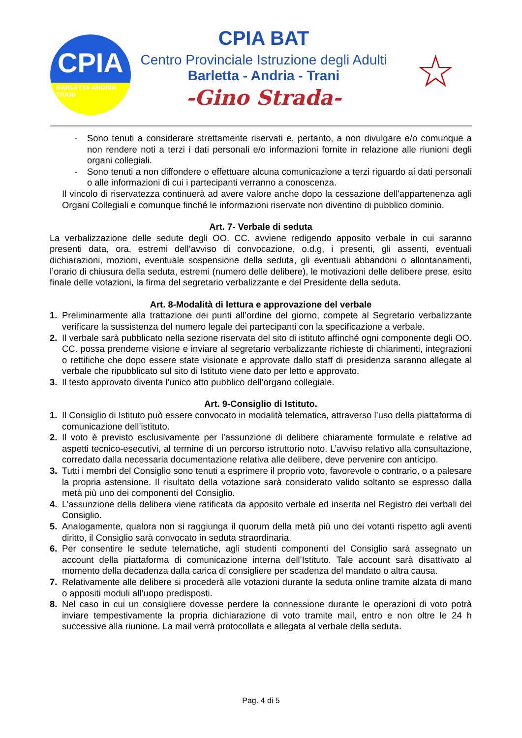CPIA
BARLETTA ANDRIA TRANI
CPIA BAT
Centro Provinciale Istruzione degli Adulti
Barletta - Andria - Trani
-Gino Strada-
☆
- Sono tenuti a considerare strettamente riservati e, pertanto, a non divulgare e/o comunque a non rendere noti a terzi i dati personali e/o informazioni fornite in relazione alle riunioni degli organi collegiali.
- Sono tenuti a non diffondere o effettuare alcuna comunicazione a terzi riguardo ai dati personali o alle informazioni di cui i partecipanti verranno a conoscenza.
Il vincolo di riservatezza continuerà ad avere valore anche dopo la cessazione dell'appartenenza agli Organi Collegiali e comunque finché le informazioni riservate non diventino di pubblico dominio.
Art. 7- Verbale di seduta
La verbalizzazione delle sedute degli OO. CC. avviene redigendo apposito verbale in cui saranno presenti data, ora, estremi dell’avviso di convocazione, o.d.g, i presenti, gli assenti, eventuali dichiarazioni, mozioni, eventuale sospensione della seduta, gli eventuali abbandoni o allontanamenti, l’orario di chiusura della seduta, estremi (numero delle delibere), le motivazioni delle delibere prese, esito finale delle votazioni, la firma del segretario verbalizzante e del Presidente della seduta.
Art. 8-Modalità di lettura e approvazione del verbale
1. Preliminarmente alla trattazione dei punti all’ordine del giorno, compete al Segretario verbalizzante verificare la sussistenza del numero legale dei partecipanti con la specificazione a verbale.
2. Il verbale sarà pubblicato nella sezione riservata del sito di istituto affinché ogni componente degli OO. CC. possa prenderne visione e inviare al segretario verbalizzante richieste di chiarimenti, integrazioni o rettifiche che dopo essere state visionate e approvate dallo staff di presidenza saranno allegate al verbale che ripubblicato sul sito di Istituto viene dato per letto e approvato.
3. Il testo approvato diventa l'unico atto pubblico dell’organo collegiale.
Art. 9-Consiglio di Istituto.
1. Il Consiglio di Istituto può essere convocato in modalità telematica, attraverso l’uso della piattaforma di comunicazione dell’istituto.
2. Il voto è previsto esclusivamente per l’assunzione di delibere chiaramente formulate e relative ad aspetti tecnico-esecutivi, al termine di un percorso istruttorio noto. L’avviso relativo alla consultazione, corredato dalla necessaria documentazione relativa alle delibere, deve pervenire con anticipo.
3. Tutti i membri del Consiglio sono tenuti a esprimere il proprio voto, favorevole o contrario, o a palesare la propria astensione. Il risultato della votazione sarà considerato valido soltanto se espresso dalla metà più uno dei componenti del Consiglio.
4. L’assunzione della delibera viene ratificata da apposito verbale ed inserita nel Registro dei verbali del Consiglio.
5. Analogamente, qualora non si raggiunga il quorum della metà più uno dei votanti rispetto agli aventi diritto, il Consiglio sarà convocato in seduta straordinaria.
6. Per consentire le sedute telematiche, agli studenti componenti del Consiglio sarà assegnato un account della piattaforma di comunicazione interna dell’Istituto. Tale account sarà disattivato al momento della decadenza dalla carica di consigliere per scadenza del mandato o altra causa.
7. Relativamente alle delibere si procederà alle votazioni durante la seduta online tramite alzata di mano o appositi moduli all’uopo predisposti.
8. Nel caso in cui un consigliere dovesse perdere la connessione durante le operazioni di voto potrà inviare tempestivamente la propria dichiarazione di voto tramite mail, entro e non oltre le 24 h successive alla riunione. La mail verrà protocollata e allegata al verbale della seduta.
Pag. 4 di 5